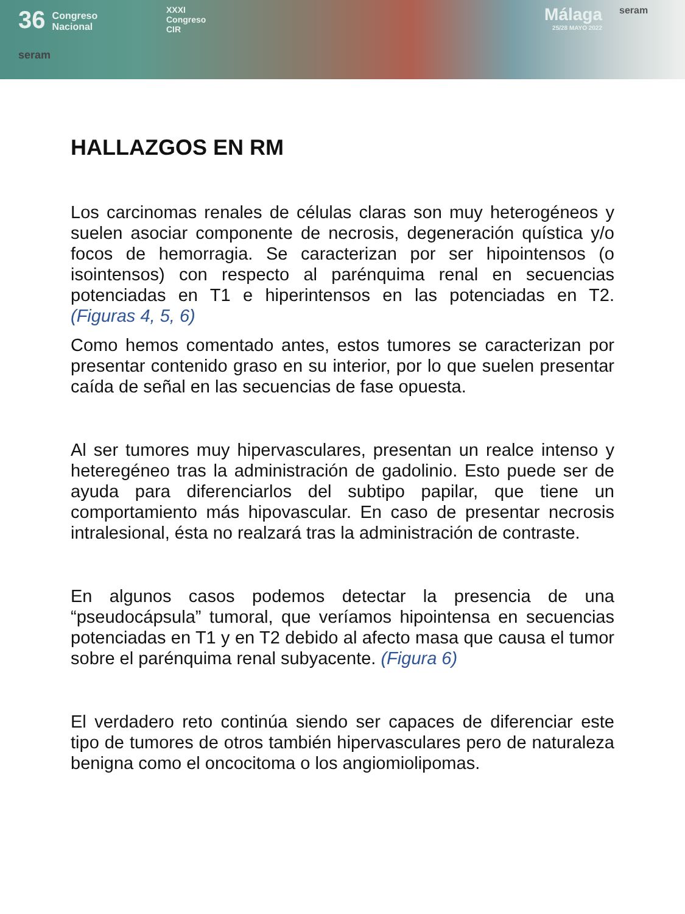36 Congreso
Nacional
seram
XXXI
Congreso
CIR
Málaga
25/28 MAYO 2022
seram
HALLAZGOS EN RM
Los carcinomas renales de células claras son muy heterogéneos y suelen asociar componente de necrosis, degeneración quística y/o focos de hemorragia. Se caracterizan por ser hipointensos (o isointensos) con respecto al parénquima renal en secuencias potenciadas en T1 e hiperintensos en las potenciadas en T2. (Figuras 4, 5, 6)
Como hemos comentado antes, estos tumores se caracterizan por presentar contenido graso en su interior, por lo que suelen presentar caída de señal en las secuencias de fase opuesta.
Al ser tumores muy hipervasculares, presentan un realce intenso y heteregéneo tras la administración de gadolinio. Esto puede ser de ayuda para diferenciarlos del subtipo papilar, que tiene un comportamiento más hipovascular. En caso de presentar necrosis intralesional, ésta no realzará tras la administración de contraste.
En algunos casos podemos detectar la presencia de una “pseudocápsula” tumoral, que veríamos hipointensa en secuencias potenciadas en T1 y en T2 debido al afecto masa que causa el tumor sobre el parénquima renal subyacente. (Figura 6)
El verdadero reto continúa siendo ser capaces de diferenciar este tipo de tumores de otros también hipervasculares pero de naturaleza benigna como el oncocitoma o los angiomiolipomas.